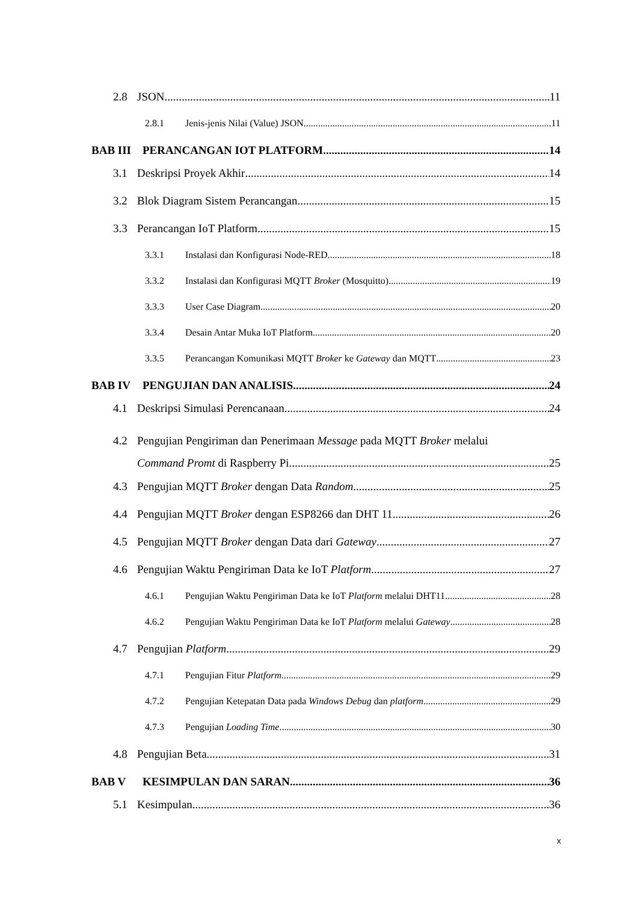2.8 JSON 11
2.8.1 Jenis-jenis Nilai (Value) JSON 11
BAB III PERANCANGAN IOT PLATFORM 14
3.1 Deskripsi Proyek Akhir 14
3.2 Blok Diagram Sistem Perancangan 15
3.3 Perancangan IoT Platform 15
3.3.1 Instalasi dan Konfigurasi Node-RED 18
3.3.2 Instalasi dan Konfigurasi MQTT Broker (Mosquitto) 19
3.3.3 User Case Diagram 20
3.3.4 Desain Antar Muka IoT Platform 20
3.3.5 Perancangan Komunikasi MQTT Broker ke Gateway dan MQTT 23
BAB IV PENGUJIAN DAN ANALISIS 24
4.1 Deskripsi Simulasi Perencanaan 24
4.2 Pengujian Pengiriman dan Penerimaan Message pada MQTT Broker melalui
Command Promt di Raspberry Pi 25
4.3 Pengujian MQTT Broker dengan Data Random 25
4.4 Pengujian MQTT Broker dengan ESP8266 dan DHT 11 26
4.5 Pengujian MQTT Broker dengan Data dari Gateway 27
4.6 Pengujian Waktu Pengiriman Data ke IoT Platform 27
4.6.1 Pengujian Waktu Pengiriman Data ke IoT Platform melalui DHT11 28
4.6.2 Pengujian Waktu Pengiriman Data ke IoT Platform melalui Gateway 28
4.7 Pengujian Platform 29
4.7.1 Pengujian Fitur Platform 29
4.7.2 Pengujian Ketepatan Data pada Windows Debug dan platform 29
4.7.3 Pengujian Loading Time 30
4.8 Pengujian Beta 31
BAB V KESIMPULAN DAN SARAN 36
5.1 Kesimpulan 36
x